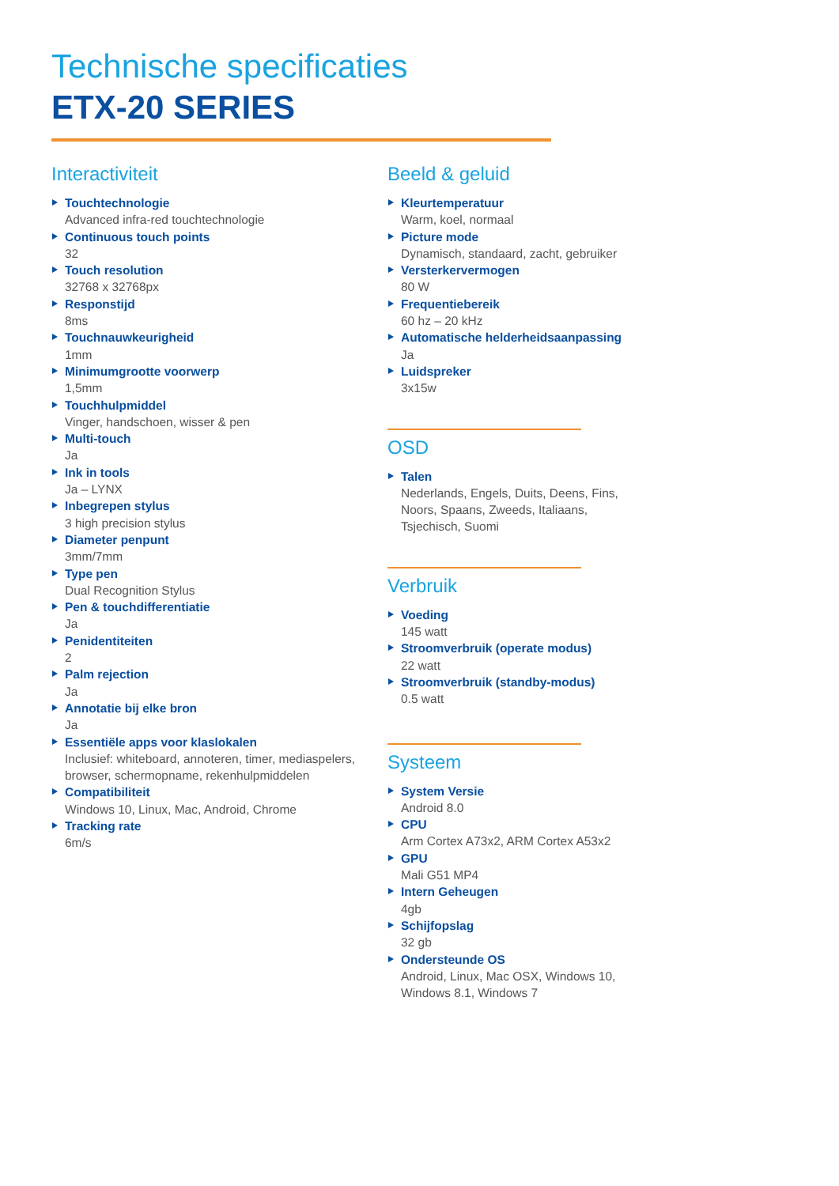Technische specificaties
ETX-20 SERIES
Interactiviteit
Touchtechnologie
Advanced infra-red touchtechnologie
Continuous touch points
32
Touch resolution
32768 x 32768px
Responstijd
8ms
Touchnauwkeurigheid
1mm
Minimumgrootte voorwerp
1,5mm
Touchhulpmiddel
Vinger, handschoen, wisser & pen
Multi-touch
Ja
Ink in tools
Ja – LYNX
Inbegrepen stylus
3 high precision stylus
Diameter penpunt
3mm/7mm
Type pen
Dual Recognition Stylus
Pen & touchdifferentiatie
Ja
Penidentiteiten
2
Palm rejection
Ja
Annotatie bij elke bron
Ja
Essentiële apps voor klaslokalen
Inclusief: whiteboard, annoteren, timer, mediaspelers, browser, schermopname, rekenhulpmiddelen
Compatibiliteit
Windows 10, Linux, Mac, Android, Chrome
Tracking rate
6m/s
Beeld & geluid
Kleurtemperatuur
Warm, koel, normaal
Picture mode
Dynamisch, standaard, zacht, gebruiker
Versterkervermogen
80 W
Frequentiebereik
60 hz – 20 kHz
Automatische helderheidsaanpassing
Ja
Luidspreker
3x15w
OSD
Talen
Nederlands, Engels, Duits, Deens, Fins, Noors, Spaans, Zweeds, Italiaans, Tsjechisch, Suomi
Verbruik
Voeding
145 watt
Stroomverbruik (operate modus)
22 watt
Stroomverbruik (standby-modus)
0.5 watt
Systeem
System Versie
Android 8.0
CPU
Arm Cortex A73x2, ARM Cortex A53x2
GPU
Mali G51 MP4
Intern Geheugen
4gb
Schijfopslag
32 gb
Ondersteunde OS
Android, Linux, Mac OSX, Windows 10, Windows 8.1, Windows 7